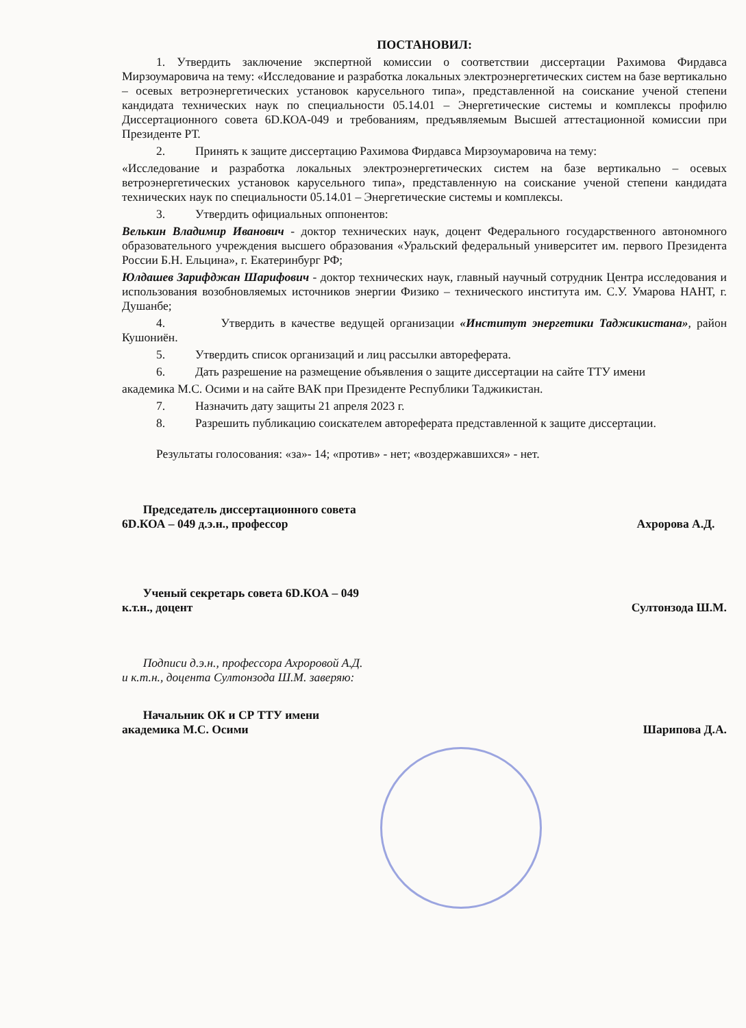ПОСТАНОВИЛ:
1. Утвердить заключение экспертной комиссии о соответствии диссертации Рахимова Фирдавса Мирзоумаровича на тему: «Исследование и разработка локальных электроэнергетических систем на базе вертикально – осевых ветроэнергетических установок карусельного типа», представленной на соискание ученой степени кандидата технических наук по специальности 05.14.01 – Энергетические системы и комплексы профилю Диссертационного совета 6D.КОА-049 и требованиям, предъявляемым Высшей аттестационной комиссии при Президенте РТ.
2. Принять к защите диссертацию Рахимова Фирдавса Мирзоумаровича на тему:
«Исследование и разработка локальных электроэнергетических систем на базе вертикально – осевых ветроэнергетических установок карусельного типа», представленную на соискание ученой степени кандидата технических наук по специальности 05.14.01 – Энергетические системы и комплексы.
3. Утвердить официальных оппонентов:
Велькин Владимир Иванович - доктор технических наук, доцент Федерального государственного автономного образовательного учреждения высшего образования «Уральский федеральный университет им. первого Президента России Б.Н. Ельцина», г. Екатеринбург РФ;
Юлдашев Зарифджан Шарифович - доктор технических наук, главный научный сотрудник Центра исследования и использования возобновляемых источников энергии Физико – технического института им. С.У. Умарова НАНТ, г. Душанбе;
4. Утвердить в качестве ведущей организации «Институт энергетики Таджикистана», район Кушониён.
5. Утвердить список организаций и лиц рассылки автореферата.
6. Дать разрешение на размещение объявления о защите диссертации на сайте ТТУ имени
академика М.С. Осими и на сайте ВАК при Президенте Республики Таджикистан.
7. Назначить дату защиты 21 апреля 2023 г.
8. Разрешить публикацию соискателем автореферата представленной к защите диссертации.
Результаты голосования: «за»- 14; «против» - нет; «воздержавшихся» - нет.
Председатель диссертационного совета
6D.КОА – 049 д.э.н., профессор
Ахророва А.Д.
Ученый секретарь совета 6D.КОА – 049
к.т.н., доцент
Султонзода Ш.М.
Подписи д.э.н., профессора Ахроровой А.Д.
и к.т.н., доцента Султонзода Ш.М. заверяю:
Начальник ОК и СР ТТУ имени
академика М.С. Осими
Шарипова Д.А.